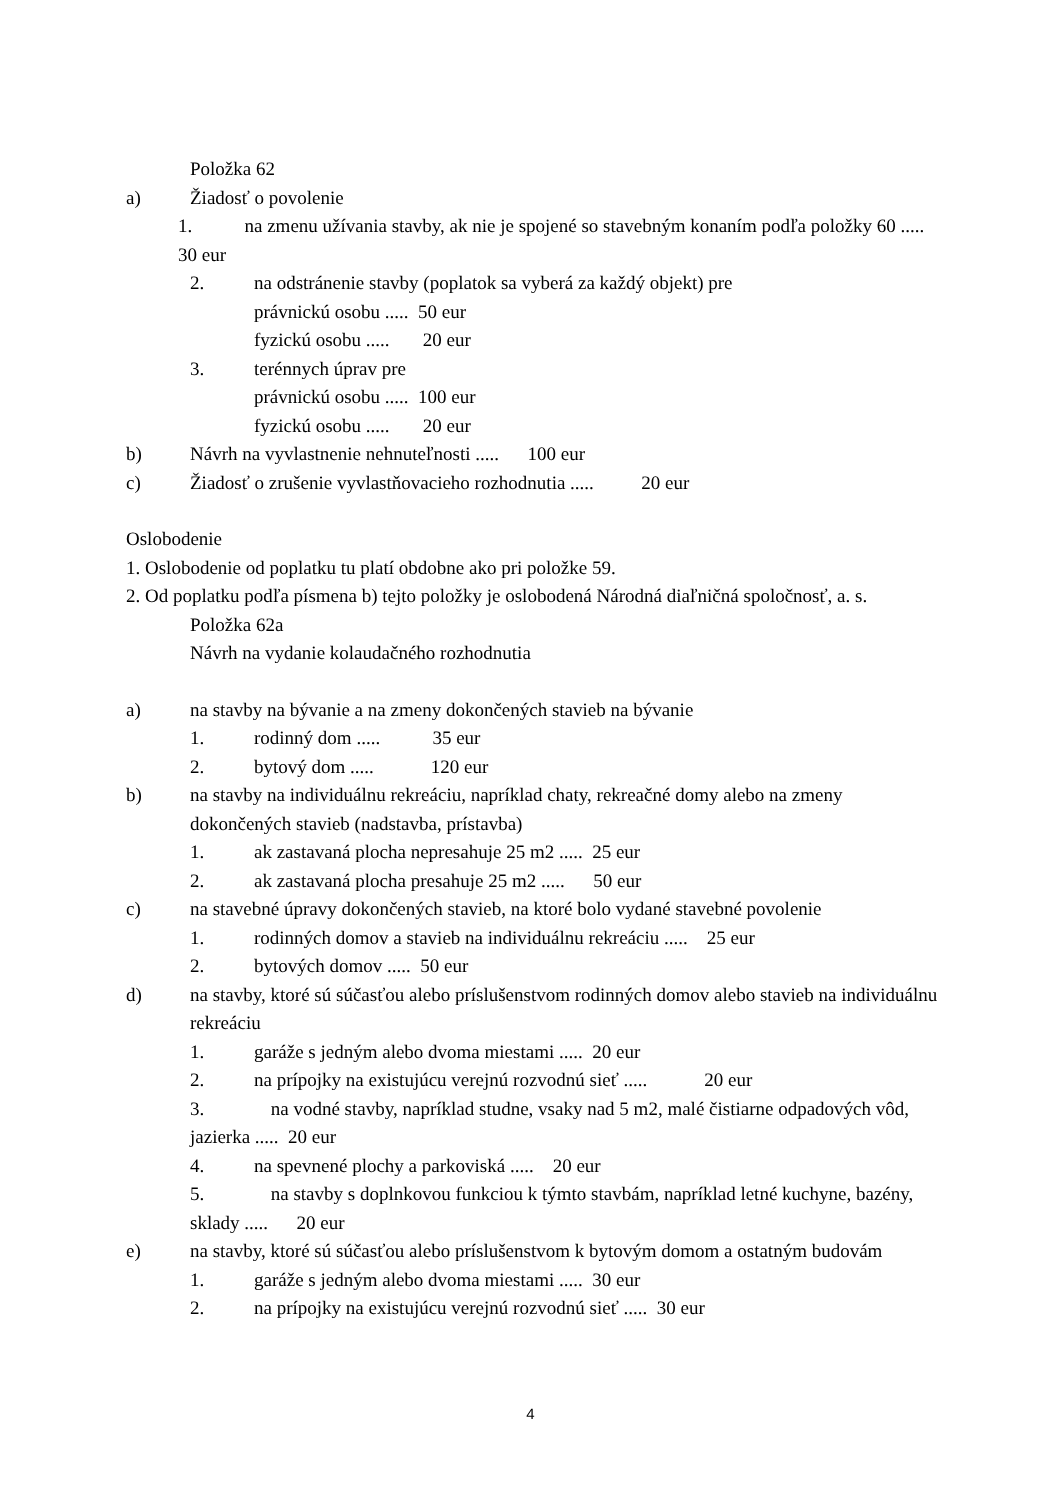Položka 62
a) Žiadosť o povolenie
1. na zmenu užívania stavby, ak nie je spojené so stavebným konaním podľa položky 60 ..... 30 eur
2. na odstránenie stavby (poplatok sa vyberá za každý objekt) pre
právnickú osobu ..... 50 eur
fyzickú osobu ..... 20 eur
3. terénnych úprav pre
právnickú osobu ..... 100 eur
fyzickú osobu ..... 20 eur
b) Návrh na vyvlastnenie nehnuteľnosti ..... 100 eur
c) Žiadosť o zrušenie vyvlastňovacieho rozhodnutia ..... 20 eur
Oslobodenie
1. Oslobodenie od poplatku tu platí obdobne ako pri položke 59.
2. Od poplatku podľa písmena b) tejto položky je oslobodená Národná diaľničná spoločnosť, a. s.
Položka 62a
Návrh na vydanie kolaudačného rozhodnutia
a) na stavby na bývanie a na zmeny dokončených stavieb na bývanie
1. rodinný dom ..... 35 eur
2. bytový dom ..... 120 eur
b) na stavby na individuálnu rekreáciu, napríklad chaty, rekreačné domy alebo na zmeny dokončených stavieb (nadstavba, prístavba)
1. ak zastavaná plocha nepresahuje 25 m2 ..... 25 eur
2. ak zastavaná plocha presahuje 25 m2 ..... 50 eur
c) na stavebné úpravy dokončených stavieb, na ktoré bolo vydané stavebné povolenie
1. rodinných domov a stavieb na individuálnu rekreáciu ..... 25 eur
2. bytových domov ..... 50 eur
d) na stavby, ktoré sú súčasťou alebo príslušenstvom rodinných domov alebo stavieb na individuálnu rekreáciu
1. garáže s jedným alebo dvoma miestami ..... 20 eur
2. na prípojky na existujúcu verejnú rozvodnú sieť ..... 20 eur
3. na vodné stavby, napríklad studne, vsaky nad 5 m2, malé čistiarne odpadových vôd, jazierka ..... 20 eur
4. na spevnené plochy a parkoviská ..... 20 eur
5. na stavby s doplnkovou funkciou k týmto stavbám, napríklad letné kuchyne, bazény, sklady ..... 20 eur
e) na stavby, ktoré sú súčasťou alebo príslušenstvom k bytovým domom a ostatným budovám
1. garáže s jedným alebo dvoma miestami ..... 30 eur
2. na prípojky na existujúcu verejnú rozvodnú sieť ..... 30 eur
4